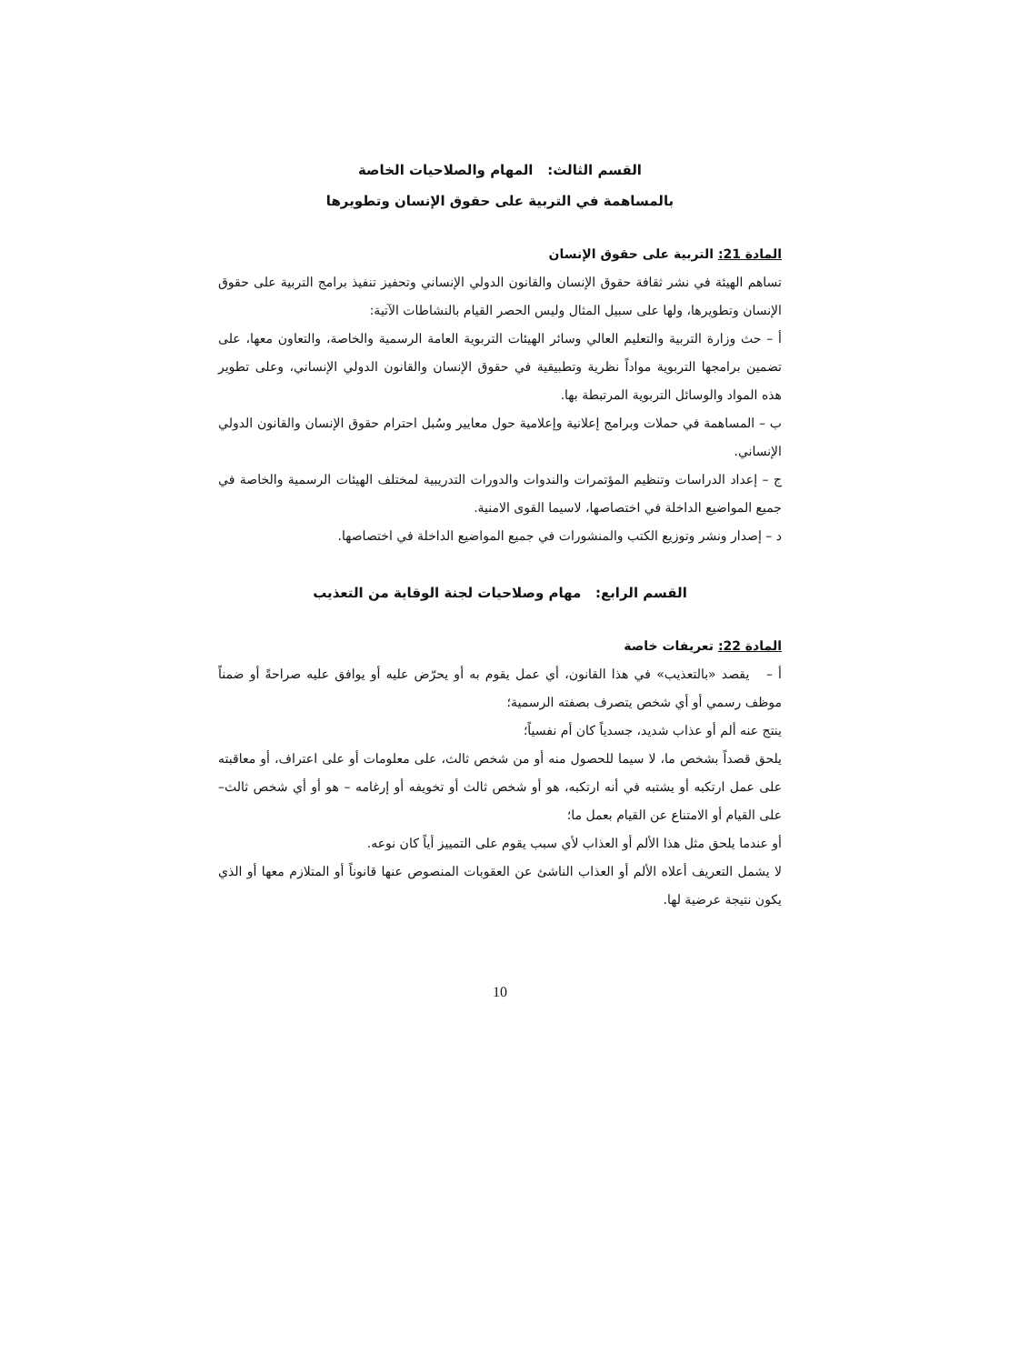القسم الثالث: المهام والصلاحيات الخاصة
بالمساهمة في التربية على حقوق الإنسان وتطويرها
المادة 21: التربية على حقوق الإنسان
تساهم الهيئة في نشر ثقافة حقوق الإنسان والقانون الدولي الإنساني وتحفيز تنفيذ برامج التربية على حقوق الإنسان وتطويرها، ولها على سبيل المثال وليس الحصر القيام بالنشاطات الآتية:
أ – حث وزارة التربية والتعليم العالي وسائر الهيئات التربوية العامة الرسمية والخاصة، والتعاون معها، على تضمين برامجها التربوية مواداً نظرية وتطبيقية في حقوق الإنسان والقانون الدولي الإنساني، وعلى تطوير هذه المواد والوسائل التربوية المرتبطة بها.
ب – المساهمة في حملات وبرامج إعلانية وإعلامية حول معايير وسُبل احترام حقوق الإنسان والقانون الدولي الإنساني.
ج – إعداد الدراسات وتنظيم المؤتمرات والندوات والدورات التدريبية لمختلف الهيئات الرسمية والخاصة في جميع المواضيع الداخلة في اختصاصها، لاسيما القوى الامنية.
د – إصدار ونشر وتوزيع الكتب والمنشورات في جميع المواضيع الداخلة في اختصاصها.
القسم الرابع: مهام وصلاحيات لجنة الوقاية من التعذيب
المادة 22: تعريفات خاصة
أ – يقصد «بالتعذيب» في هذا القانون، أي عمل يقوم به أو يحرّض عليه أو يوافق عليه صراحةً أو ضمناً موظف رسمي أو أي شخص يتصرف بصفته الرسمية؛
ينتج عنه ألم أو عذاب شديد، جسدياً كان أم نفسياً؛
يلحق قصداً بشخص ما، لا سيما للحصول منه أو من شخص ثالث، على معلومات أو على اعتراف، أو معاقبته على عمل ارتكبه أو يشتبه في أنه ارتكبه، هو أو شخص ثالث أو تخويفه أو إرغامه – هو أو أي شخص ثالث– على القيام أو الامتناع عن القيام بعمل ما؛
أو عندما يلحق مثل هذا الألم أو العذاب لأي سبب يقوم على التمييز أياً كان نوعه.
لا يشمل التعريف أعلاه الألم أو العذاب الناشئ عن العقوبات المنصوص عنها قانوناً أو المتلازم معها أو الذي يكون نتيجة عرضية لها.
10